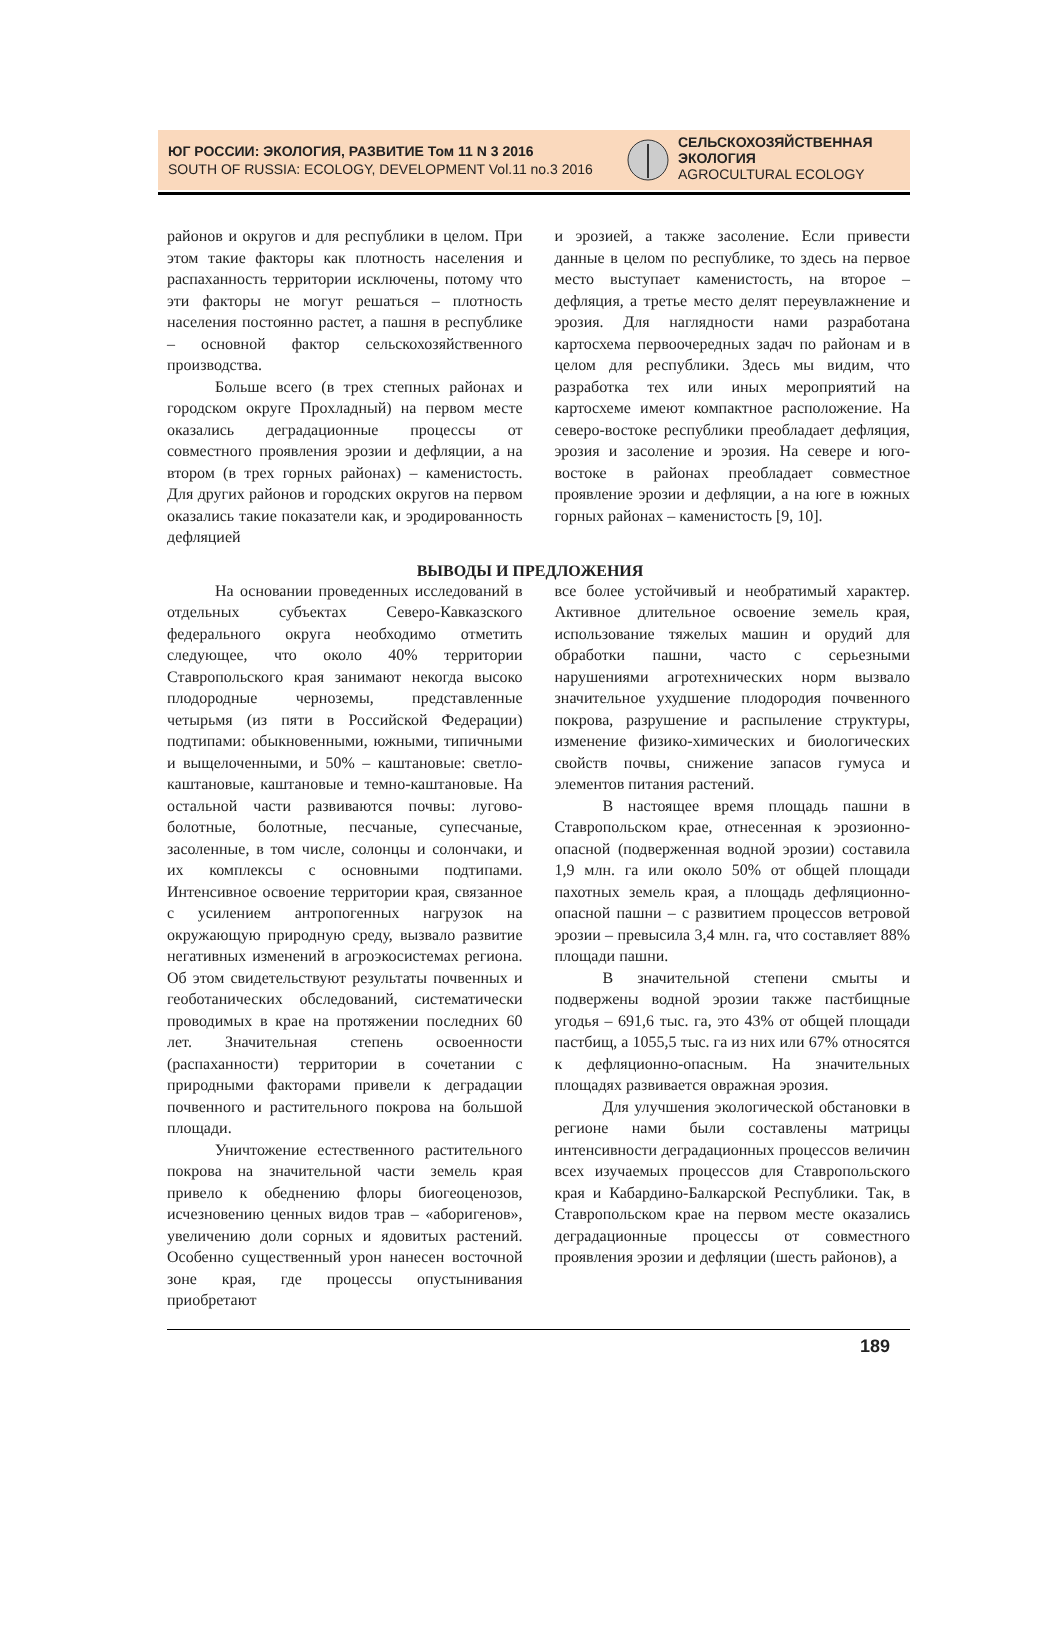ЮГ РОССИИ: ЭКОЛОГИЯ, РАЗВИТИЕ Том 11 N 3 2016
SOUTH OF RUSSIA: ECOLOGY, DEVELOPMENT Vol.11 no.3 2016
СЕЛЬСКОХОЗЯЙСТВЕННАЯ
ЭКОЛОГИЯ
AGROCULTURAL ECOLOGY
районов и округов и для республики в целом. При этом такие факторы как плотность населения и распаханность территории исключены, потому что эти факторы не могут решаться – плотность населения постоянно растет, а пашня в республике – основной фактор сельскохозяйственного производства.
Больше всего (в трех степных районах и городском округе Прохладный) на первом месте оказались деградационные процессы от совместного проявления эрозии и дефляции, а на втором (в трех горных районах) – каменистость. Для других районов и городских округов на первом оказались такие показатели как, и эродированность дефляцией
и эрозией, а также засоление. Если привести данные в целом по республике, то здесь на первое место выступает каменистость, на второе – дефляция, а третье место делят переувлажнение и эрозия. Для наглядности нами разработана картосхема первоочередных задач по районам и в целом для республики. Здесь мы видим, что разработка тех или иных мероприятий на картосхеме имеют компактное расположение. На северо-востоке республики преобладает дефляция, эрозия и засоление и эрозия. На севере и юго-востоке в районах преобладает совместное проявление эрозии и дефляции, а на юге в южных горных районах – каменистость [9, 10].
ВЫВОДЫ И ПРЕДЛОЖЕНИЯ
На основании проведенных исследований в отдельных субъектах Северо-Кавказского федерального округа необходимо отметить следующее, что около 40% территории Ставропольского края занимают некогда высоко плодородные черноземы, представленные четырьмя (из пяти в Российской Федерации) подтипами: обыкновенными, южными, типичными и выщелоченными, и 50% – каштановые: светло-каштановые, каштановые и темно-каштановые. На остальной части развиваются почвы: лугово-болотные, болотные, песчаные, супесчаные, засоленные, в том числе, солонцы и солончаки, и их комплексы с основными подтипами. Интенсивное освоение территории края, связанное с усилением антропогенных нагрузок на окружающую природную среду, вызвало развитие негативных изменений в агроэкосистемах региона. Об этом свидетельствуют результаты почвенных и геоботанических обследований, систематически проводимых в крае на протяжении последних 60 лет. Значительная степень освоенности (распаханности) территории в сочетании с природными факторами привели к деградации почвенного и растительного покрова на большой площади.
Уничтожение естественного растительного покрова на значительной части земель края привело к обеднению флоры биогеоценозов, исчезновению ценных видов трав – «аборигенов», увеличению доли сорных и ядовитых растений. Особенно существенный урон нанесен восточной зоне края, где процессы опустынивания приобретают
все более устойчивый и необратимый характер. Активное длительное освоение земель края, использование тяжелых машин и орудий для обработки пашни, часто с серьезными нарушениями агротехнических норм вызвало значительное ухудшение плодородия почвенного покрова, разрушение и распыление структуры, изменение физико-химических и биологических свойств почвы, снижение запасов гумуса и элементов питания растений.
В настоящее время площадь пашни в Ставропольском крае, отнесенная к эрозионно-опасной (подверженная водной эрозии) составила 1,9 млн. га или около 50% от общей площади пахотных земель края, а площадь дефляционно-опасной пашни – с развитием процессов ветровой эрозии – превысила 3,4 млн. га, что составляет 88% площади пашни.
В значительной степени смыты и подвержены водной эрозии также пастбищные угодья – 691,6 тыс. га, это 43% от общей площади пастбищ, а 1055,5 тыс. га из них или 67% относятся к дефляционно-опасным. На значительных площадях развивается овражная эрозия.
Для улучшения экологической обстановки в регионе нами были составлены матрицы интенсивности деградационных процессов величин всех изучаемых процессов для Ставропольского края и Кабардино-Балкарской Республики. Так, в Ставропольском крае на первом месте оказались деградационные процессы от совместного проявления эрозии и дефляции (шесть районов), а
189